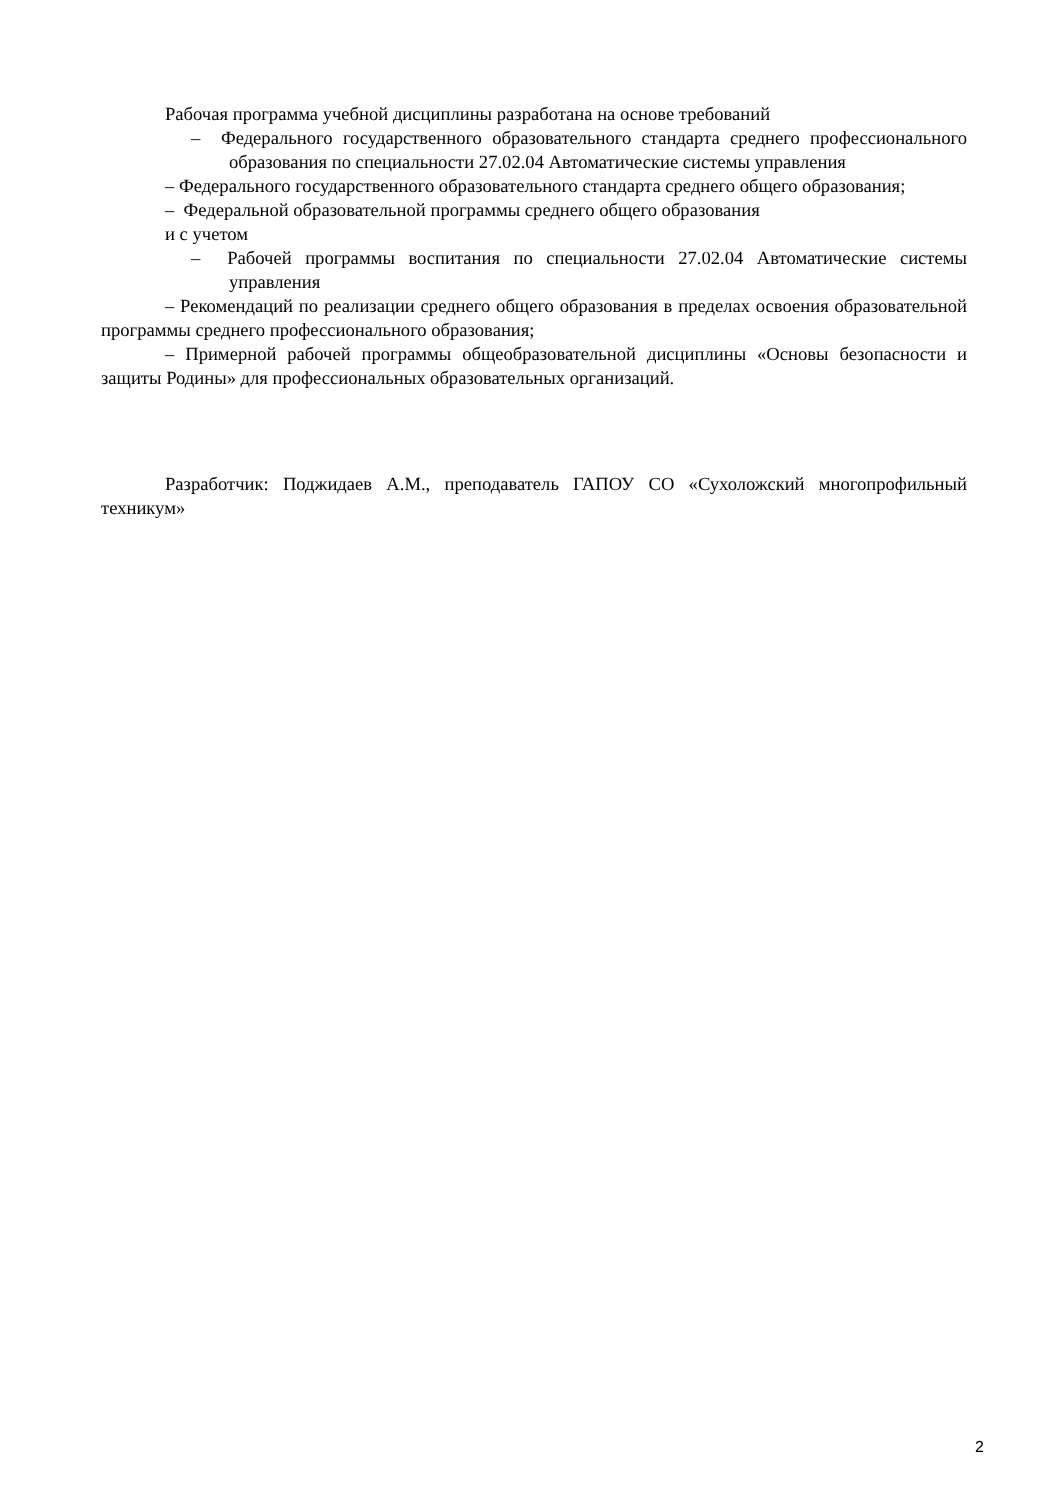Рабочая программа учебной дисциплины разработана на основе требований
– Федерального государственного образовательного стандарта среднего профессионального образования по специальности 27.02.04 Автоматические системы управления
– Федерального государственного образовательного стандарта среднего общего образования;
– Федеральной образовательной программы среднего общего образования
и с учетом
– Рабочей программы воспитания по специальности 27.02.04 Автоматические системы управления
– Рекомендаций по реализации среднего общего образования в пределах освоения образовательной программы среднего профессионального образования;
– Примерной рабочей программы общеобразовательной дисциплины «Основы безопасности и защиты Родины» для профессиональных образовательных организаций.
Разработчик: Поджидаев А.М., преподаватель ГАПОУ СО «Сухоложский многопрофильный техникум»
2